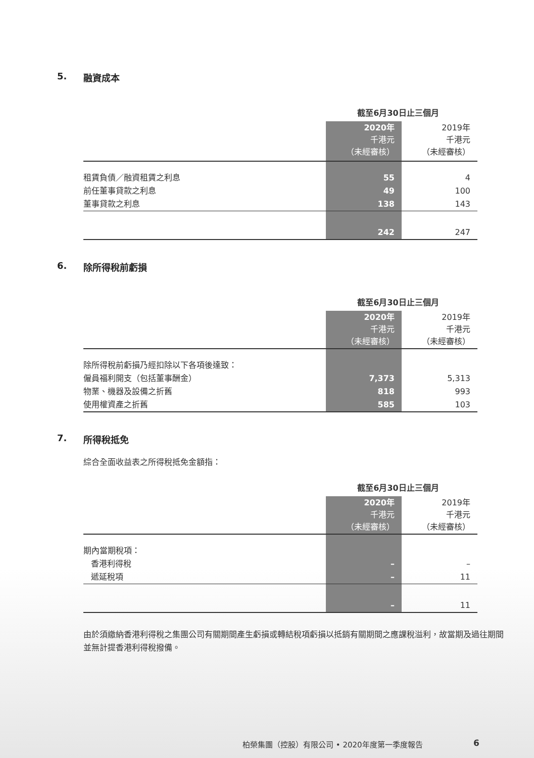5. 融資成本
| | 截至6月30日止三個月 | |
| --- | --- | --- |
| | 2020年 千港元 （未經審核） | 2019年 千港元 （未經審核） |
| 租賃負債／融資租賃之利息 | 55 | 4 |
| 前任董事貸款之利息 | 49 | 100 |
| 董事貸款之利息 | 138 | 143 |
| | 242 | 247 |
6. 除所得稅前虧損
| | 截至6月30日止三個月 | |
| --- | --- | --- |
| | 2020年 千港元 （未經審核） | 2019年 千港元 （未經審核） |
| 除所得稅前虧損乃經扣除以下各項後達致： | | |
| 僱員福利開支（包括董事酬金） | 7,373 | 5,313 |
| 物業、機器及設備之折舊 | 818 | 993 |
| 使用權資產之折舊 | 585 | 103 |
7. 所得稅抵免
綜合全面收益表之所得稅抵免金額指：
| | 截至6月30日止三個月 | |
| --- | --- | --- |
| | 2020年 千港元 （未經審核） | 2019年 千港元 （未經審核） |
| 期內當期稅項： | | |
| 香港利得稅 | – | – |
| 遞延稅項 | – | 11 |
| | – | 11 |
由於須繳納香港利得稅之集團公司有關期間產生虧損或轉結稅項虧損以抵銷有關期間之應課稅溢利，故當期及過往期間並無計提香港利得稅撥備。
柏榮集團（控股）有限公司 • 2020年度第一季度報告
6